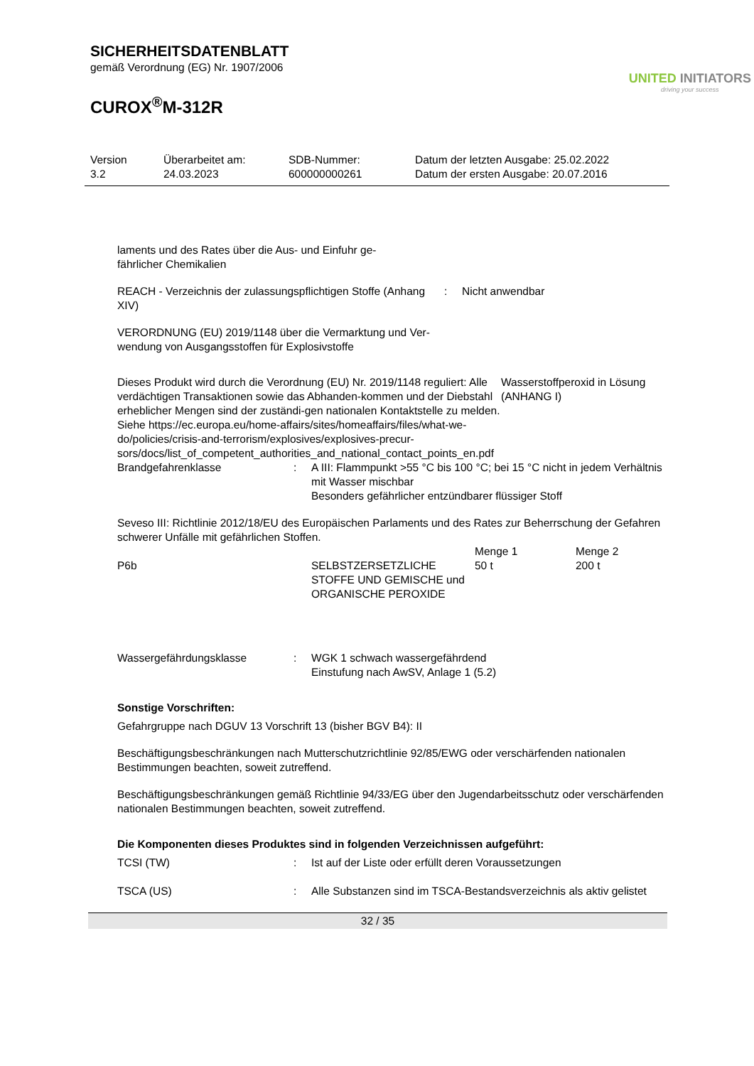SICHERHEITSDATENBLATT
gemäß Verordnung (EG) Nr. 1907/2006
CUROX<sup>®</sup>M-312R
UNITED INITIATORS
driving your success
Version
3.2
Überarbeitet am:
24.03.2023
SDB-Nummer:
600000000261
Datum der letzten Ausgabe: 25.02.2022
Datum der ersten Ausgabe: 20.07.2016
laments und des Rates über die Aus- und Einfuhr ge-
fährlicher Chemikalien
| REACH - Verzeichnis der zulassungspflichtigen Stoffe (Anhang XIV) | : | Nicht anwendbar |
VERORDNUNG (EU) 2019/1148 über die Vermarktung und Ver-
wendung von Ausgangsstoffen für Explosivstoffe
| Dieses Produkt wird durch die Verordnung (EU) Nr. 2019/1148 reguliert: Alle verdächtigen Transaktionen sowie das Abhanden-kommen und der Diebstahl erheblicher Mengen sind der zuständi-gen nationalen Kontaktstelle zu melden. Siehe https://ec.europa.eu/home-affairs/sites/homeaffairs/files/what-we-do/policies/crisis-and-terrorism/explosives/explosives-precur-sors/docs/list_of_competent_authorities_and_national_contact_points_en.pdf | Wasserstoffperoxid in Lösung (ANHANG I) |
| Brandgefahrenklasse | : | A III: Flammpunkt >55 °C bis 100 °C; bei 15 °C nicht in jedem Verhältnis mit Wasser mischbar Besonders gefährlicher entzündbarer flüssiger Stoff |
Seveso III: Richtlinie 2012/18/EU des Europäischen Parlaments und des Rates zur Beherrschung der Gefahren schwerer Unfälle mit gefährlichen Stoffen.
| | | Menge 1 | Menge 2 |
| P6b | SELBSTZERSETZLICHE STOFFE UND GEMISCHE und ORGANISCHE PEROXIDE | 50 t | 200 t |
| Wassergefährdungsklasse | : | WGK 1 schwach wassergefährdend Einstufung nach AwSV, Anlage 1 (5.2) |
Sonstige Vorschriften:
Gefahrgruppe nach DGUV 13 Vorschrift 13 (bisher BGV B4): II
Beschäftigungsbeschränkungen nach Mutterschutzrichtlinie 92/85/EWG oder verschärfenden nationalen Bestimmungen beachten, soweit zutreffend.
Beschäftigungsbeschränkungen gemäß Richtlinie 94/33/EG über den Jugendarbeitsschutz oder verschärfenden nationalen Bestimmungen beachten, soweit zutreffend.
Die Komponenten dieses Produktes sind in folgenden Verzeichnissen aufgeführt:
| TCSI (TW) | : | Ist auf der Liste oder erfüllt deren Voraussetzungen |
| TSCA (US) | : | Alle Substanzen sind im TSCA-Bestandsverzeichnis als aktiv gelistet |
32 / 35